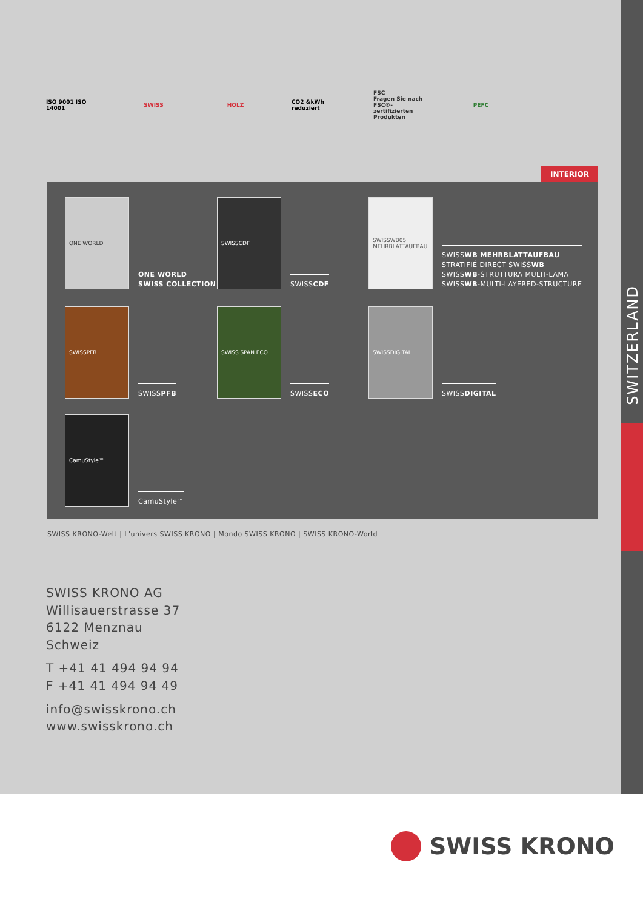SWITZERLAND
ISO 9001 ISO 14001
SWISS HOLZ CO2 &kWh reduziert
FSC
Fragen Sie nach FSC®-zertifizierten Produkten
PEFC
INTERIOR
ONE WORLD
ONE WORLD
SWISS COLLECTION
SWISSCDF
SWISSCDF
SWISSWB05 MEHRBLATTAUFBAU
SWISSWB MEHRBLATTAUFBAU
STRATIFIÉ DIRECT SWISSWB
SWISSWB-STRUTTURA MULTI-LAMA
SWISSWB-MULTI-LAYERED-STRUCTURE
SWISSPFB
SWISSPFB
SWISS SPAN ECO
SWISSECO
SWISSDIGITAL
SWISSDIGITAL
CamuStyle™
CamuStyle™
SWISS KRONO-Welt | L'univers SWISS KRONO | Mondo SWISS KRONO | SWISS KRONO-World
SWISS KRONO AG
Willisauerstrasse 37
6122 Menznau
Schweiz
T +41 41 494 94 94
F +41 41 494 94 49
info@swisskrono.ch
www.swisskrono.ch
SWISS KRONO